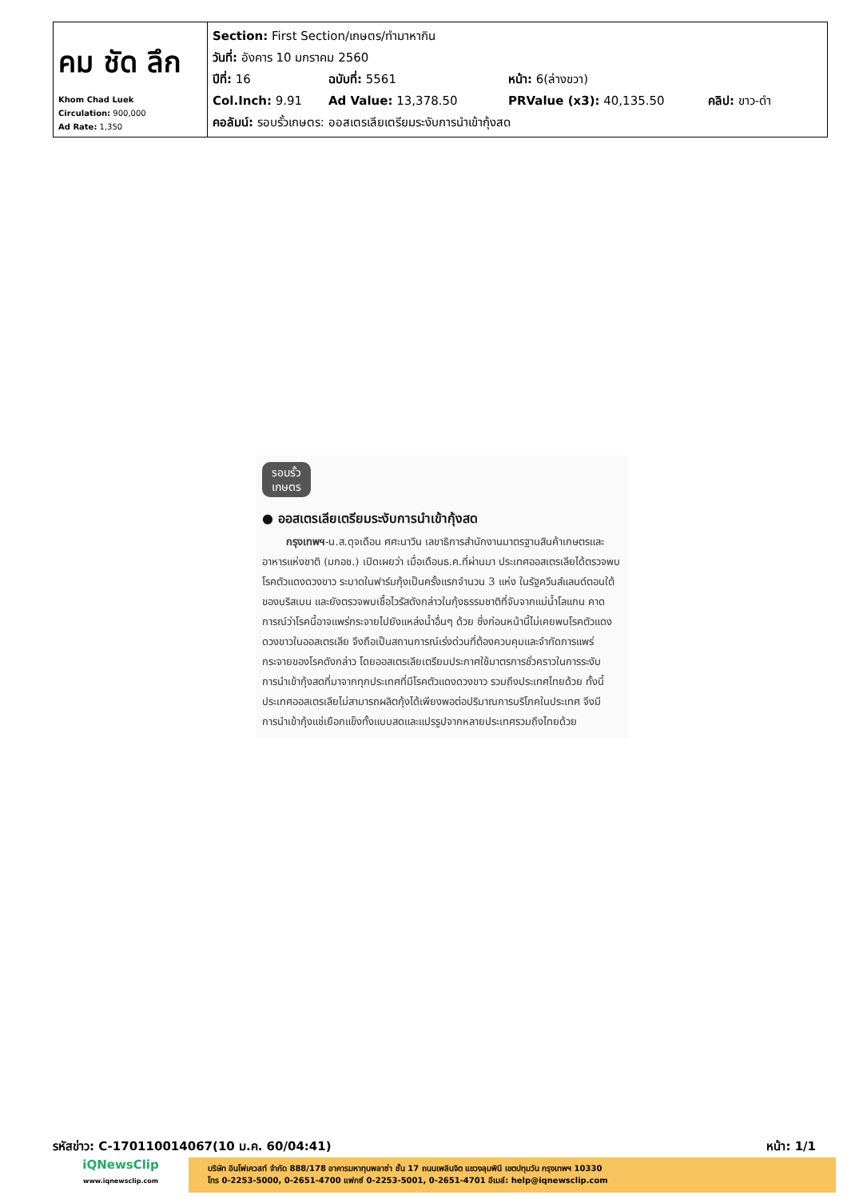| คม ชัด ลึก Khom Chad Luek Circulation: 900,000 Ad Rate: 1,350 | Section: First Section/เกษตร/ทำมาหากิน วันที่: อังคาร 10 มกราคม 2560 ปีที่: 16 ฉบับที่: 5561 หน้า: 6(ล่างขวา) Col.Inch: 9.91 Ad Value: 13,378.50 PRValue (x3): 40,135.50 คลิป: ขาว-ดำ คอลัมน์: รอบรั้วเกษตร: ออสเตรเลียเตรียมระงับการนำเข้ากุ้งสด |
รอบรั้ว
เกษตร
● ออสเตรเลียเตรียมระงับการนำเข้ากุ้งสด
กรุงเทพฯ-น.ส.ดุจเดือน ศศะนาวิน เลขาธิการสำนักงานมาตรฐานสินค้าเกษตรและอาหารแห่งชาติ (มกอช.) เปิดเผยว่า เมื่อเดือนธ.ค.ที่ผ่านมา ประเทศออสเตรเลียได้ตรวจพบโรคตัวแดงดวงขาว ระบาดในฟาร์มกุ้งเป็นครั้งแรกจำนวน 3 แห่ง ในรัฐควีนส์แลนด์ตอนใต้ของบริสเบน และยังตรวจพบเชื้อไวรัสดังกล่าวในกุ้งธรรมชาติที่จับจากแม่น้ำโลแกน คาดการณ์ว่าโรคนี้อาจแพร่กระจายไปยังแหล่งน้ำอื่นๆ ด้วย ซึ่งก่อนหน้านี้ไม่เคยพบโรคตัวแดงดวงขาวในออสเตรเลีย จึงถือเป็นสถานการณ์เร่งด่วนที่ต้องควบคุมและจำกัดการแพร่กระจายของโรคดังกล่าว โดยออสเตรเลียเตรียมประกาศใช้มาตรการชั่วคราวในการระงับการนำเข้ากุ้งสดที่มาจากทุกประเทศที่มีโรคตัวแดงดวงขาว รวมถึงประเทศไทยด้วย ทั้งนี้ประเทศออสเตรเลียไม่สามารถผลิตกุ้งได้เพียงพอต่อปริมาณการบริโภคในประเทศ จึงมีการนำเข้ากุ้งแช่เยือกแข็งทั้งแบบสดและแปรรูปจากหลายประเทศรวมถึงไทยด้วย
รหัสข่าว: C-170110014067(10 ม.ค. 60/04:41) หน้า: 1/1
iQNewsClip
www.iqnewsclip.com
บริษัท อินโฟเควสท์ จำกัด 888/178 อาคารมหาทุนพลาซ่า ชั้น 17 ถนนเพลินจิต แขวงลุมพินี เขตปทุมวัน กรุงเทพฯ 10330
โทร 0-2253-5000, 0-2651-4700 แฟกซ์ 0-2253-5001, 0-2651-4701 อีเมล์: help@iqnewsclip.com